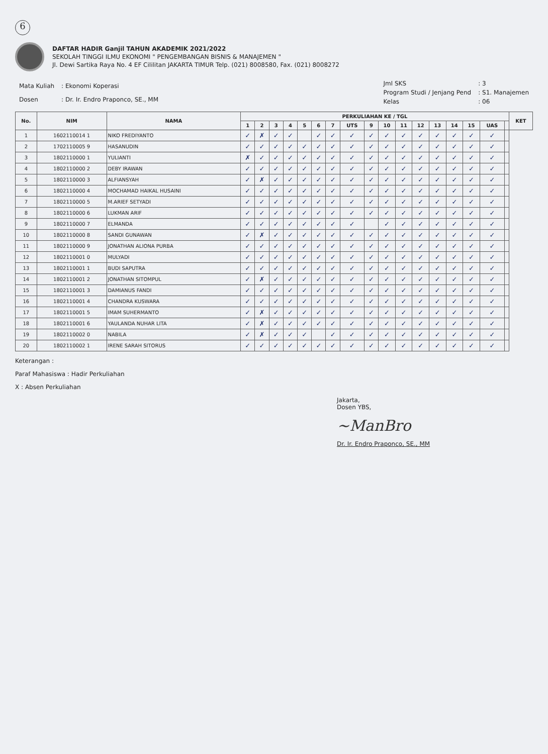6
DAFTAR HADIR Ganjil TAHUN AKADEMIK 2021/2022
SEKOLAH TINGGI ILMU EKONOMI " PENGEMBANGAN BISNIS & MANAJEMEN "
Jl. Dewi Sartika Raya No. 4 EF Cililitan JAKARTA TIMUR Telp. (021) 8008580, Fax. (021) 8008272
| Mata Kuliah | : Ekonomi Koperasi |
| Dosen | : Dr. Ir. Endro Praponco, SE., MM |
| Jml SKS | : 3 |
| Program Studi / Jenjang Pend | : S1. Manajemen |
| Kelas | : 06 |
| No. | NIM | NAMA | PERKULIAHAN KE / TGL | | | | | | | | | | | | | | | | | KET |
| --- | --- | --- | --- | --- | --- | --- | --- | --- | --- | --- | --- | --- | --- | --- | --- | --- | --- | --- | --- | --- |
| | | | 1 | 2 | 3 | 4 | 5 | 6 | 7 | UTS | 9 | 10 | 11 | 12 | 13 | 14 | 15 | UAS | | |
| 1 | 1602110014 1 | NIKO FREDIYANTO | ✓ | ✗ | ✓ | ✓ | | ✓ | ✓ | ✓ | ✓ | ✓ | ✓ | ✓ | ✓ | ✓ | ✓ | ✓ | | |
| 2 | 1702110005 9 | HASANUDIN | ✓ | ✓ | ✓ | ✓ | ✓ | ✓ | ✓ | ✓ | ✓ | ✓ | ✓ | ✓ | ✓ | ✓ | ✓ | ✓ | | |
| 3 | 1802110000 1 | YULIANTI | ✗ | ✓ | ✓ | ✓ | ✓ | ✓ | ✓ | ✓ | ✓ | ✓ | ✓ | ✓ | ✓ | ✓ | ✓ | ✓ | | |
| 4 | 1802110000 2 | DEBY IRAWAN | ✓ | ✓ | ✓ | ✓ | ✓ | ✓ | ✓ | ✓ | ✓ | ✓ | ✓ | ✓ | ✓ | ✓ | ✓ | ✓ | | |
| 5 | 1802110000 3 | ALFIANSYAH | ✓ | ✗ | ✓ | ✓ | ✓ | ✓ | ✓ | ✓ | ✓ | ✓ | ✓ | ✓ | ✓ | ✓ | ✓ | ✓ | | |
| 6 | 1802110000 4 | MOCHAMAD HAIKAL HUSAINI | ✓ | ✓ | ✓ | ✓ | ✓ | ✓ | ✓ | ✓ | ✓ | ✓ | ✓ | ✓ | ✓ | ✓ | ✓ | ✓ | | |
| 7 | 1802110000 5 | M.ARIEF SETYADI | ✓ | ✓ | ✓ | ✓ | ✓ | ✓ | ✓ | ✓ | ✓ | ✓ | ✓ | ✓ | ✓ | ✓ | ✓ | ✓ | | |
| 8 | 1802110000 6 | LUKMAN ARIF | ✓ | ✓ | ✓ | ✓ | ✓ | ✓ | ✓ | ✓ | ✓ | ✓ | ✓ | ✓ | ✓ | ✓ | ✓ | ✓ | | |
| 9 | 1802110000 7 | ELMANDA | ✓ | ✓ | ✓ | ✓ | ✓ | ✓ | ✓ | ✓ | | ✓ | ✓ | ✓ | ✓ | ✓ | ✓ | ✓ | | |
| 10 | 1802110000 8 | SANDI GUNAWAN | ✓ | ✗ | ✓ | ✓ | ✓ | ✓ | ✓ | ✓ | ✓ | ✓ | ✓ | ✓ | ✓ | ✓ | ✓ | ✓ | | |
| 11 | 1802110000 9 | JONATHAN ALIONA PURBA | ✓ | ✓ | ✓ | ✓ | ✓ | ✓ | ✓ | ✓ | ✓ | ✓ | ✓ | ✓ | ✓ | ✓ | ✓ | ✓ | | |
| 12 | 1802110001 0 | MULYADI | ✓ | ✓ | ✓ | ✓ | ✓ | ✓ | ✓ | ✓ | ✓ | ✓ | ✓ | ✓ | ✓ | ✓ | ✓ | ✓ | | |
| 13 | 1802110001 1 | BUDI SAPUTRA | ✓ | ✓ | ✓ | ✓ | ✓ | ✓ | ✓ | ✓ | ✓ | ✓ | ✓ | ✓ | ✓ | ✓ | ✓ | ✓ | | |
| 14 | 1802110001 2 | JONATHAN SITOMPUL | ✓ | ✗ | ✓ | ✓ | ✓ | ✓ | ✓ | ✓ | ✓ | ✓ | ✓ | ✓ | ✓ | ✓ | ✓ | ✓ | | |
| 15 | 1802110001 3 | DAMIANUS FANDI | ✓ | ✓ | ✓ | ✓ | ✓ | ✓ | ✓ | ✓ | ✓ | ✓ | ✓ | ✓ | ✓ | ✓ | ✓ | ✓ | | |
| 16 | 1802110001 4 | CHANDRA KUSWARA | ✓ | ✓ | ✓ | ✓ | ✓ | ✓ | ✓ | ✓ | ✓ | ✓ | ✓ | ✓ | ✓ | ✓ | ✓ | ✓ | | |
| 17 | 1802110001 5 | IMAM SUHERMANTO | ✓ | ✗ | ✓ | ✓ | ✓ | ✓ | ✓ | ✓ | ✓ | ✓ | ✓ | ✓ | ✓ | ✓ | ✓ | ✓ | | |
| 18 | 1802110001 6 | YAULANDA NUHAR LITA | ✓ | ✗ | ✓ | ✓ | ✓ | ✓ | ✓ | ✓ | ✓ | ✓ | ✓ | ✓ | ✓ | ✓ | ✓ | ✓ | | |
| 19 | 1802110002 0 | NABILA | ✓ | ✗ | ✓ | ✓ | ✓ | | ✓ | ✓ | ✓ | ✓ | ✓ | ✓ | ✓ | ✓ | ✓ | ✓ | | |
| 20 | 1802110002 1 | IRENE SARAH SITORUS | ✓ | ✓ | ✓ | ✓ | ✓ | ✓ | ✓ | ✓ | ✓ | ✓ | ✓ | ✓ | ✓ | ✓ | ✓ | ✓ | | |
Keterangan :
Paraf Mahasiswa : Hadir Perkuliahan
X : Absen Perkuliahan
Jakarta,
Dosen YBS,
~ManBro
Dr. Ir. Endro Praponco, SE., MM